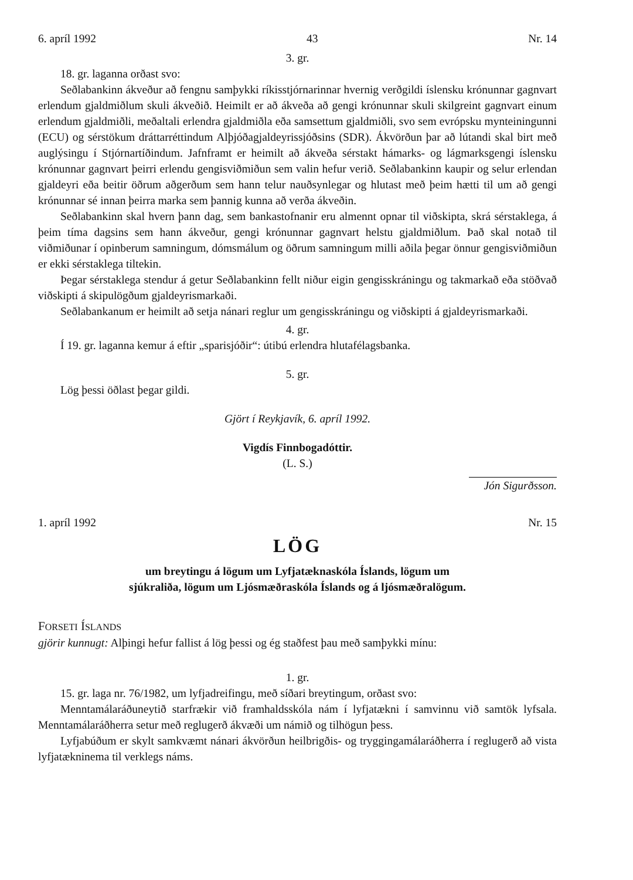6. apríl 1992 43 Nr. 14
3. gr.
18. gr. laganna orðast svo:
Seðlabankinn ákveður að fengnu samþykki ríkisstjórnarinnar hvernig verðgildi íslensku krónunnar gagnvart erlendum gjaldmiðlum skuli ákveðið. Heimilt er að ákveða að gengi krónunnar skuli skilgreint gagnvart einum erlendum gjaldmiðli, meðaltali erlendra gjaldmiðla eða samsettum gjaldmiðli, svo sem evrópsku mynteiningunni (ECU) og sérstökum dráttarréttindum Alþjóðagjaldeyrissjóðsins (SDR). Ákvörðun þar að lútandi skal birt með auglýsingu í Stjórnartíðindum. Jafnframt er heimilt að ákveða sérstakt hámarks- og lágmarksgengi íslensku krónunnar gagnvart þeirri erlendu gengisviðmiðun sem valin hefur verið. Seðlabankinn kaupir og selur erlendan gjaldeyri eða beitir öðrum aðgerðum sem hann telur nauðsynlegar og hlutast með þeim hætti til um að gengi krónunnar sé innan þeirra marka sem þannig kunna að verða ákveðin.
Seðlabankinn skal hvern þann dag, sem bankastofnanir eru almennt opnar til viðskipta, skrá sérstaklega, á þeim tíma dagsins sem hann ákveður, gengi krónunnar gagnvart helstu gjaldmiðlum. Það skal notað til viðmiðunar í opinberum samningum, dómsmálum og öðrum samningum milli aðila þegar önnur gengisviðmiðun er ekki sérstaklega tiltekin.
Þegar sérstaklega stendur á getur Seðlabankinn fellt niður eigin gengisskráningu og takmarkað eða stöðvað viðskipti á skipulögðum gjaldeyrismarkaði.
Seðlabankanum er heimilt að setja nánari reglur um gengisskráningu og viðskipti á gjaldeyrismarkaði.
4. gr.
Í 19. gr. laganna kemur á eftir „sparisjóðir“: útibú erlendra hlutafélagsbanka.
5. gr.
Lög þessi öðlast þegar gildi.
Gjört í Reykjavík, 6. apríl 1992.
Vigdís Finnbogadóttir.
(L. S.)
Jón Sigurðsson.
1. apríl 1992 Nr. 15
LÖG
um breytingu á lögum um Lyfjatæknaskóla Íslands, lögum um
sjúkraliða, lögum um Ljósmæðraskóla Íslands og á ljósmæðralögum.
FORSETI ÍSLANDS
gjörir kunnugt: Alþingi hefur fallist á lög þessi og ég staðfest þau með samþykki mínu:
1. gr.
15. gr. laga nr. 76/1982, um lyfjadreifingu, með síðari breytingum, orðast svo:
Menntamálaráðuneytið starfrækir við framhaldsskóla nám í lyfjatækni í samvinnu við samtök lyfsala. Menntamálaráðherra setur með reglugerð ákvæði um námið og tilhögun þess.
Lyfjabúðum er skylt samkvæmt nánari ákvörðun heilbrigðis- og tryggingamálaráðherra í reglugerð að vista lyfjatækninema til verklegs náms.